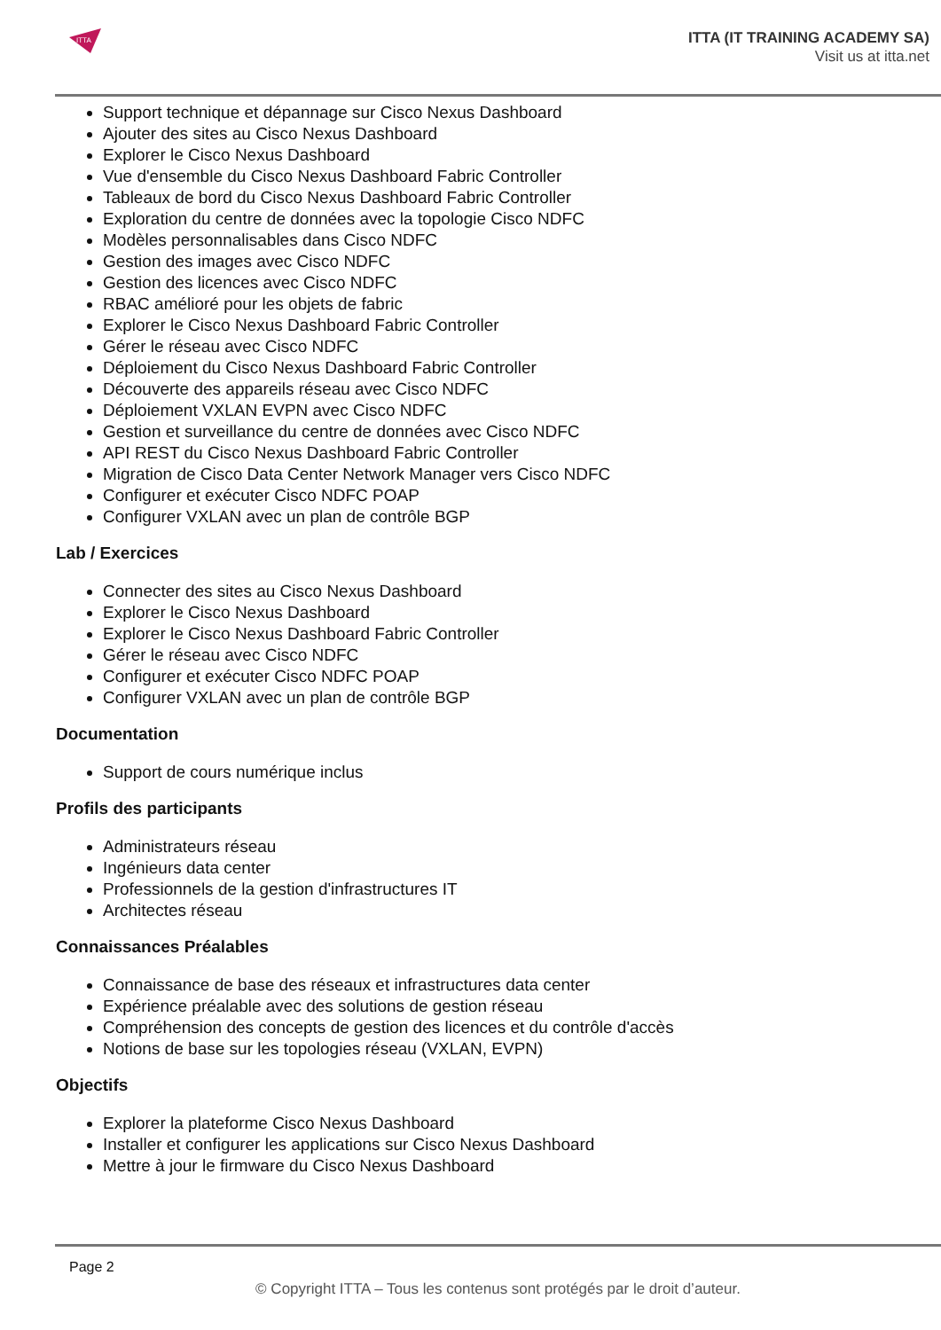ITTA
ITTA (IT TRAINING ACADEMY SA)
Visit us at itta.net
Support technique et dépannage sur Cisco Nexus Dashboard
Ajouter des sites au Cisco Nexus Dashboard
Explorer le Cisco Nexus Dashboard
Vue d'ensemble du Cisco Nexus Dashboard Fabric Controller
Tableaux de bord du Cisco Nexus Dashboard Fabric Controller
Exploration du centre de données avec la topologie Cisco NDFC
Modèles personnalisables dans Cisco NDFC
Gestion des images avec Cisco NDFC
Gestion des licences avec Cisco NDFC
RBAC amélioré pour les objets de fabric
Explorer le Cisco Nexus Dashboard Fabric Controller
Gérer le réseau avec Cisco NDFC
Déploiement du Cisco Nexus Dashboard Fabric Controller
Découverte des appareils réseau avec Cisco NDFC
Déploiement VXLAN EVPN avec Cisco NDFC
Gestion et surveillance du centre de données avec Cisco NDFC
API REST du Cisco Nexus Dashboard Fabric Controller
Migration de Cisco Data Center Network Manager vers Cisco NDFC
Configurer et exécuter Cisco NDFC POAP
Configurer VXLAN avec un plan de contrôle BGP
Lab / Exercices
Connecter des sites au Cisco Nexus Dashboard
Explorer le Cisco Nexus Dashboard
Explorer le Cisco Nexus Dashboard Fabric Controller
Gérer le réseau avec Cisco NDFC
Configurer et exécuter Cisco NDFC POAP
Configurer VXLAN avec un plan de contrôle BGP
Documentation
Support de cours numérique inclus
Profils des participants
Administrateurs réseau
Ingénieurs data center
Professionnels de la gestion d'infrastructures IT
Architectes réseau
Connaissances Préalables
Connaissance de base des réseaux et infrastructures data center
Expérience préalable avec des solutions de gestion réseau
Compréhension des concepts de gestion des licences et du contrôle d'accès
Notions de base sur les topologies réseau (VXLAN, EVPN)
Objectifs
Explorer la plateforme Cisco Nexus Dashboard
Installer et configurer les applications sur Cisco Nexus Dashboard
Mettre à jour le firmware du Cisco Nexus Dashboard
Page 2
© Copyright ITTA – Tous les contenus sont protégés par le droit d’auteur.